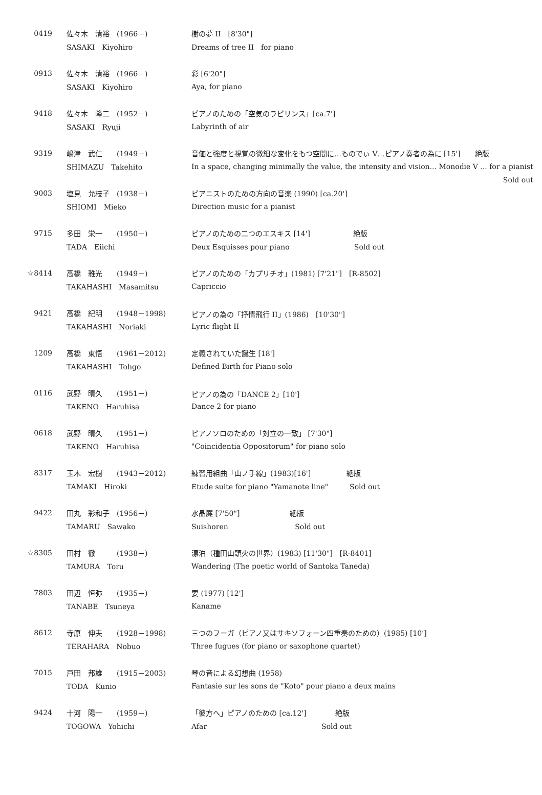| 0419 | 佐々木 清裕 (1966－) | 樹の夢 II [8'30"] |
| | SASAKI Kiyohiro | Dreams of tree II for piano |
| 0913 | 佐々木 清裕 (1966－) | 彩 [6'20"] |
| | SASAKI Kiyohiro | Aya, for piano |
| 9418 | 佐々木 隆二 (1952－) | ピアノのための「空気のラビリンス」[ca.7'] |
| | SASAKI Ryuji | Labyrinth of air |
| 9319 | 嶋津 武仁 (1949－) | 音価と強度と視覚の微細な変化をもつ空間に…ものでぃ V…ピアノ奏者の為に [15'] 絶版 |
| | SHIMAZU Takehito | In a space, changing minimally the value, the intensity and vision... Monodie V ... for a pianist |
| | | Sold out |
| 9003 | 塩見 允枝子 (1938－) | ピアニストのための方向の音楽 (1990) [ca.20'] |
| | SHIOMI Mieko | Direction music for a pianist |
| 9715 | 多田 栄一 (1950－) | ピアノのための二つのエスキス [14'] 絶版 |
| | TADA Eiichi | Deux Esquisses pour piano Sold out |
| ☆8414 | 高橋 雅光 (1949－) | ピアノのための「カプリチオ」(1981) [7'21"] [R-8502] |
| | TAKAHASHI Masamitsu | Capriccio |
| 9421 | 高橋 紀明 (1948－1998) | ピアノの為の「抒情飛行 II」(1986) [10'30"] |
| | TAKAHASHI Noriaki | Lyric flight II |
| 1209 | 高橋 東悟 (1961－2012) | 定義されていた誕生 [18'] |
| | TAKAHASHI Tohgo | Defined Birth for Piano solo |
| 0116 | 武野 晴久 (1951－) | ピアノの為の「DANCE 2」[10'] |
| | TAKENO Haruhisa | Dance 2 for piano |
| 0618 | 武野 晴久 (1951－) | ピアノソロのための「対立の一致」 [7'30"] |
| | TAKENO Haruhisa | "Coincidentia Oppositorum" for piano solo |
| 8317 | 玉木 宏樹 (1943－2012) | 練習用組曲「山ノ手線」(1983)[16'] 絶版 |
| | TAMAKI Hiroki | Etude suite for piano "Yamanote line" Sold out |
| 9422 | 田丸 彩和子 (1956－) | 水晶簾 [7'50"] 絶版 |
| | TAMARU Sawako | Suishoren Sold out |
| ☆8305 | 田村 徹 (1938－) | 漂泊（種田山頭火の世界）(1983) [11'30"] [R-8401] |
| | TAMURA Toru | Wandering (The poetic world of Santoka Taneda) |
| 7803 | 田辺 恒弥 (1935－) | 要 (1977) [12'] |
| | TANABE Tsuneya | Kaname |
| 8612 | 寺原 伸夫 (1928－1998) | 三つのフーガ（ピアノ又はサキソフォーン四重奏のための）(1985) [10'] |
| | TERAHARA Nobuo | Three fugues (for piano or saxophone quartet) |
| 7015 | 戸田 邦雄 (1915－2003) | 琴の音による幻想曲 (1958) |
| | TODA Kunio | Fantasie sur les sons de "Koto" pour piano a deux mains |
| 9424 | 十河 陽一 (1959－) | 「彼方へ」ピアノのための [ca.12'] 絶版 |
| | TOGOWA Yohichi | Afar Sold out |